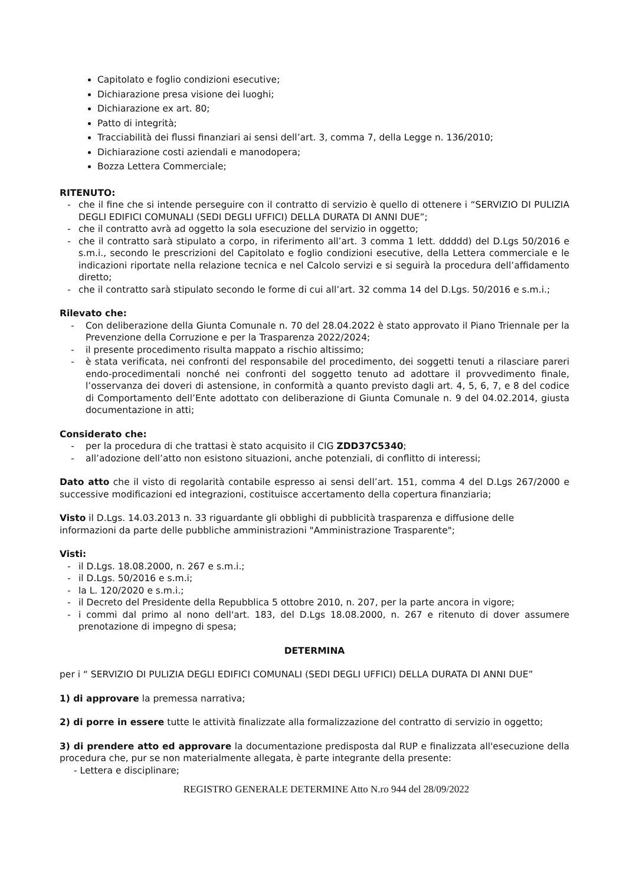Capitolato e foglio condizioni esecutive;
Dichiarazione presa visione dei luoghi;
Dichiarazione ex art. 80;
Patto di integrità;
Tracciabilità dei flussi finanziari ai sensi dell’art. 3, comma 7, della Legge n. 136/2010;
Dichiarazione costi aziendali e manodopera;
Bozza Lettera Commerciale;
RITENUTO:
- che il fine che si intende perseguire con il contratto di servizio è quello di ottenere i “SERVIZIO DI PULIZIA DEGLI EDIFICI COMUNALI (SEDI DEGLI UFFICI) DELLA DURATA DI ANNI DUE”;
- che il contratto avrà ad oggetto la sola esecuzione del servizio in oggetto;
- che il contratto sarà stipulato a corpo, in riferimento all’art. 3 comma 1 lett. ddddd) del D.Lgs 50/2016 e s.m.i., secondo le prescrizioni del Capitolato e foglio condizioni esecutive, della Lettera commerciale e le indicazioni riportate nella relazione tecnica e nel Calcolo servizi e si seguirà la procedura dell’affidamento diretto;
- che il contratto sarà stipulato secondo le forme di cui all’art. 32 comma 14 del D.Lgs. 50/2016 e s.m.i.;
Rilevato che:
- Con deliberazione della Giunta Comunale n. 70 del 28.04.2022 è stato approvato il Piano Triennale per la Prevenzione della Corruzione e per la Trasparenza 2022/2024;
- il presente procedimento risulta mappato a rischio altissimo;
- è stata verificata, nei confronti del responsabile del procedimento, dei soggetti tenuti a rilasciare pareri endo-procedimentali nonché nei confronti del soggetto tenuto ad adottare il provvedimento finale, l’osservanza dei doveri di astensione, in conformità a quanto previsto dagli art. 4, 5, 6, 7, e 8 del codice di Comportamento dell’Ente adottato con deliberazione di Giunta Comunale n. 9 del 04.02.2014, giusta documentazione in atti;
Considerato che:
- per la procedura di che trattasi è stato acquisito il CIG ZDD37C5340;
- all’adozione dell’atto non esistono situazioni, anche potenziali, di conflitto di interessi;
Dato atto che il visto di regolarità contabile espresso ai sensi dell’art. 151, comma 4 del D.Lgs 267/2000 e successive modificazioni ed integrazioni, costituisce accertamento della copertura finanziaria;
Visto il D.Lgs. 14.03.2013 n. 33 riguardante gli obblighi di pubblicità trasparenza e diffusione delle informazioni da parte delle pubbliche amministrazioni "Amministrazione Trasparente";
Visti:
- il D.Lgs. 18.08.2000, n. 267 e s.m.i.;
- il D.Lgs. 50/2016 e s.m.i;
- la L. 120/2020 e s.m.i.;
- il Decreto del Presidente della Repubblica 5 ottobre 2010, n. 207, per la parte ancora in vigore;
- i commi dal primo al nono dell'art. 183, del D.Lgs 18.08.2000, n. 267 e ritenuto di dover assumere prenotazione di impegno di spesa;
DETERMINA
per i “ SERVIZIO DI PULIZIA DEGLI EDIFICI COMUNALI (SEDI DEGLI UFFICI) DELLA DURATA DI ANNI DUE”
1) di approvare la premessa narrativa;
2) di porre in essere tutte le attività finalizzate alla formalizzazione del contratto di servizio in oggetto;
3) di prendere atto ed approvare la documentazione predisposta dal RUP e finalizzata all'esecuzione della procedura che, pur se non materialmente allegata, è parte integrante della presente:
- Lettera e disciplinare;
REGISTRO GENERALE DETERMINE Atto N.ro 944 del 28/09/2022